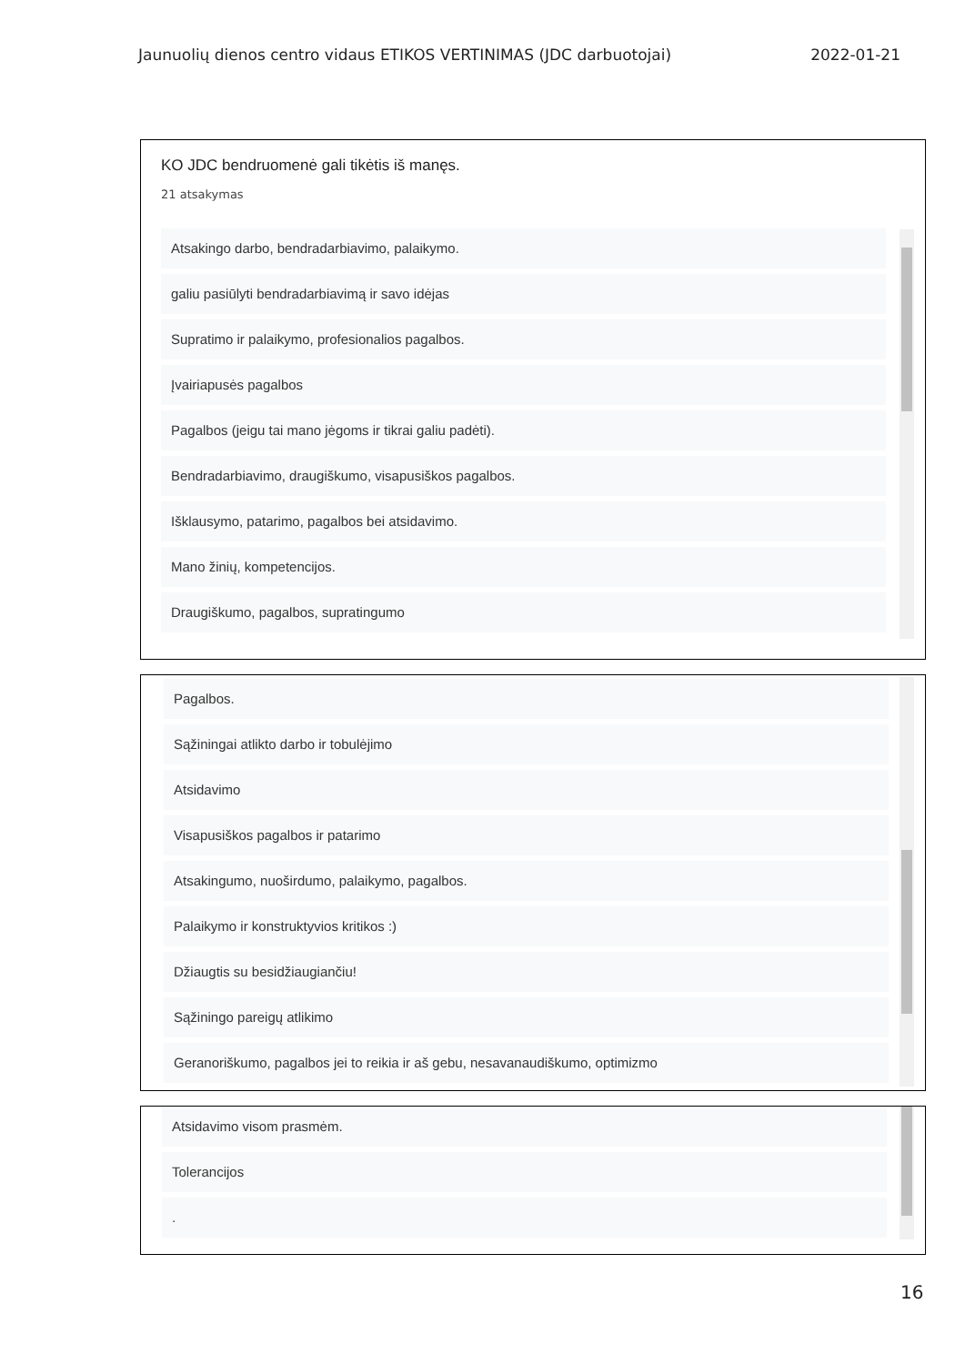Jaunuolių dienos centro vidaus ETIKOS VERTINIMAS (JDC darbuotojai) 2022-01-21
KO JDC bendruomenė gali tikėtis iš manęs.
21 atsakymas
Atsakingo darbo, bendradarbiavimo, palaikymo.
galiu pasiūlyti bendradarbiavimą ir savo idėjas
Supratimo ir palaikymo, profesionalios pagalbos.
Įvairiapusės pagalbos
Pagalbos (jeigu tai mano jėgoms ir tikrai galiu padėti).
Bendradarbiavimo, draugiškumo, visapusiškos pagalbos.
Išklausymo, patarimo, pagalbos bei atsidavimo.
Mano žinių, kompetencijos.
Draugiškumo, pagalbos, supratingumo
Pagalbos.
Sąžiningai atlikto darbo ir tobulėjimo
Atsidavimo
Visapusiškos pagalbos ir patarimo
Atsakingumo, nuoširdumo, palaikymo, pagalbos.
Palaikymo ir konstruktyvios kritikos :)
Džiaugtis su besidžiaugiančiu!
Sąžiningo pareigų atlikimo
Geranoriškumo, pagalbos jei to reikia ir aš gebu, nesavanaudiškumo, optimizmo
Atsidavimo visom prasmėm.
Tolerancijos
.
16